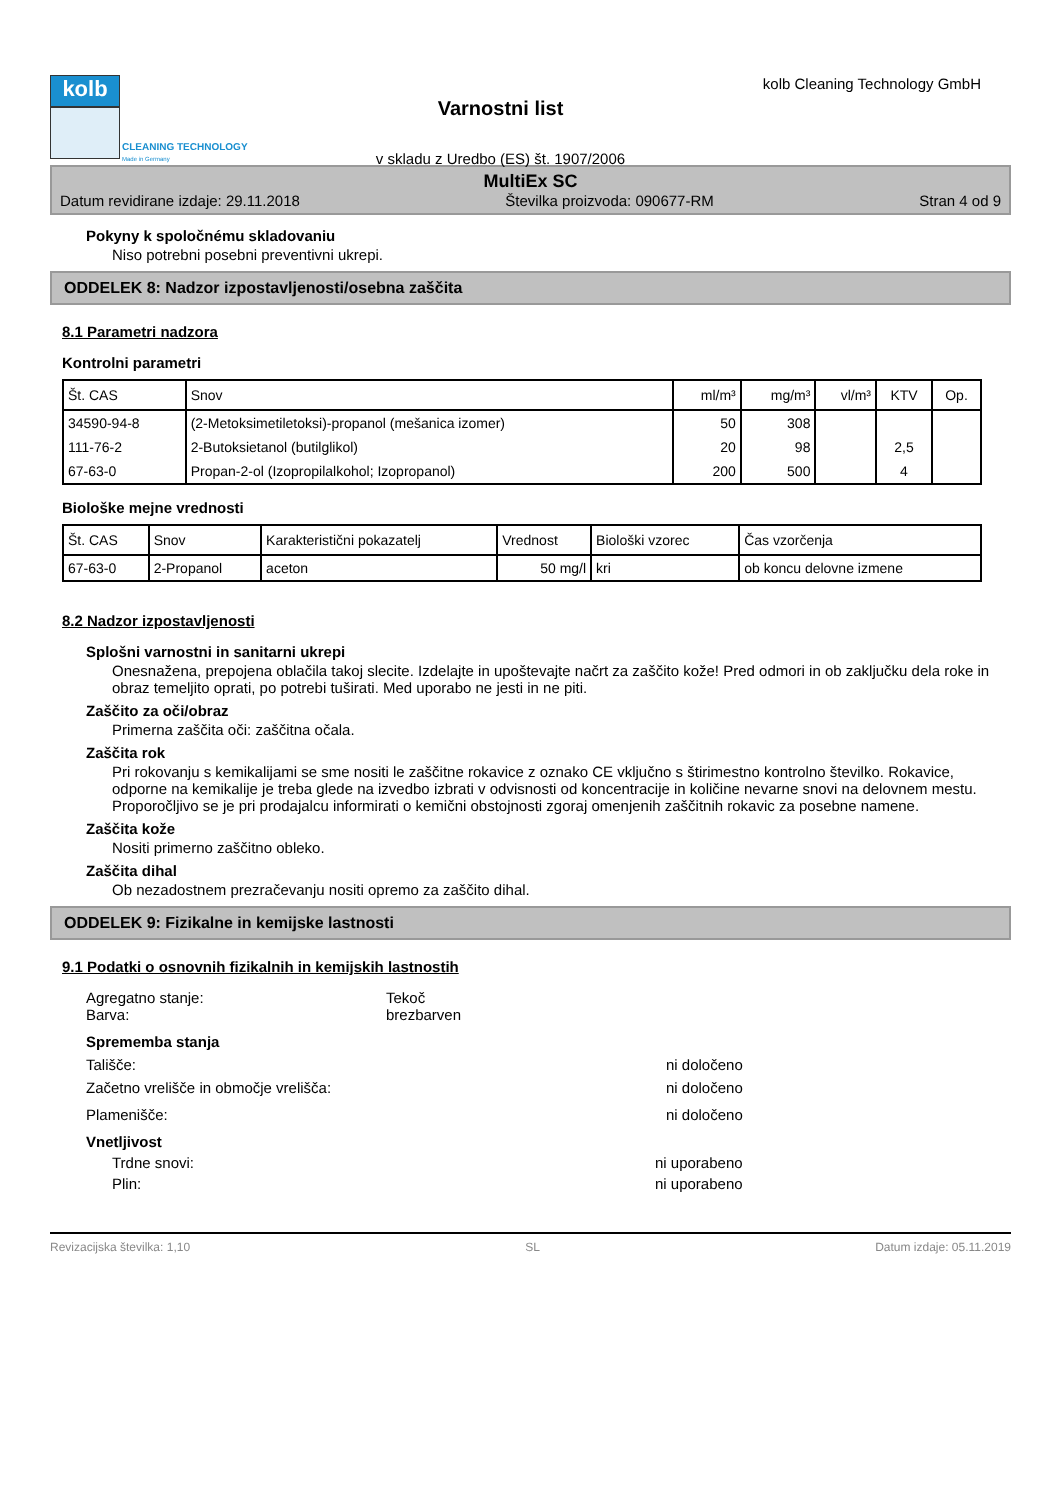kolb
CLEANING TECHNOLOGY
Made in Germany
Varnostni list
v skladu z Uredbo (ES) št. 1907/2006
kolb Cleaning Technology GmbH
MultiEx SC
Datum revidirane izdaje: 29.11.2018 Številka proizvoda: 090677-RM Stran 4 od 9
Pokyny k spoločnému skladovaniu
Niso potrebni posebni preventivni ukrepi.
ODDELEK 8: Nadzor izpostavljenosti/osebna zaščita
8.1 Parametri nadzora
Kontrolni parametri
| Št. CAS | Snov | ml/m³ | mg/m³ | vl/m³ | KTV | Op. |
| --- | --- | --- | --- | --- | --- | --- |
| 34590-94-8 | (2-Metoksimetiletoksi)-propanol (mešanica izomer) | 50 | 308 | | | |
| 111-76-2 | 2-Butoksietanol (butilglikol) | 20 | 98 | | 2,5 | |
| 67-63-0 | Propan-2-ol (Izopropilalkohol; Izopropanol) | 200 | 500 | | 4 | |
Biološke mejne vrednosti
| Št. CAS | Snov | Karakteristični pokazatelj | Vrednost | Biološki vzorec | Čas vzorčenja |
| --- | --- | --- | --- | --- | --- |
| 67-63-0 | 2-Propanol | aceton | 50 mg/l | kri | ob koncu delovne izmene |
8.2 Nadzor izpostavljenosti
Splošni varnostni in sanitarni ukrepi
Onesnažena, prepojena oblačila takoj slecite. Izdelajte in upoštevajte načrt za zaščito kože! Pred odmori in ob zaključku dela roke in obraz temeljito oprati, po potrebi tuširati. Med uporabo ne jesti in ne piti.
Zaščito za oči/obraz
Primerna zaščita oči: zaščitna očala.
Zaščita rok
Pri rokovanju s kemikalijami se sme nositi le zaščitne rokavice z oznako CE vključno s štirimestno kontrolno številko. Rokavice, odporne na kemikalije je treba glede na izvedbo izbrati v odvisnosti od koncentracije in količine nevarne snovi na delovnem mestu. Proporočljivo se je pri prodajalcu informirati o kemični obstojnosti zgoraj omenjenih zaščitnih rokavic za posebne namene.
Zaščita kože
Nositi primerno zaščitno obleko.
Zaščita dihal
Ob nezadostnem prezračevanju nositi opremo za zaščito dihal.
ODDELEK 9: Fizikalne in kemijske lastnosti
9.1 Podatki o osnovnih fizikalnih in kemijskih lastnostih
Agregatno stanje: Tekoč
Barva: brezbarven
Sprememba stanja
Tališče: ni določeno
Začetno vrelišče in območje vrelišča: ni določeno
Plamenišče: ni določeno
Vnetljivost
Trdne snovi: ni uporabeno
Plin: ni uporabeno
Revizacijska številka: 1,10 SL Datum izdaje: 05.11.2019